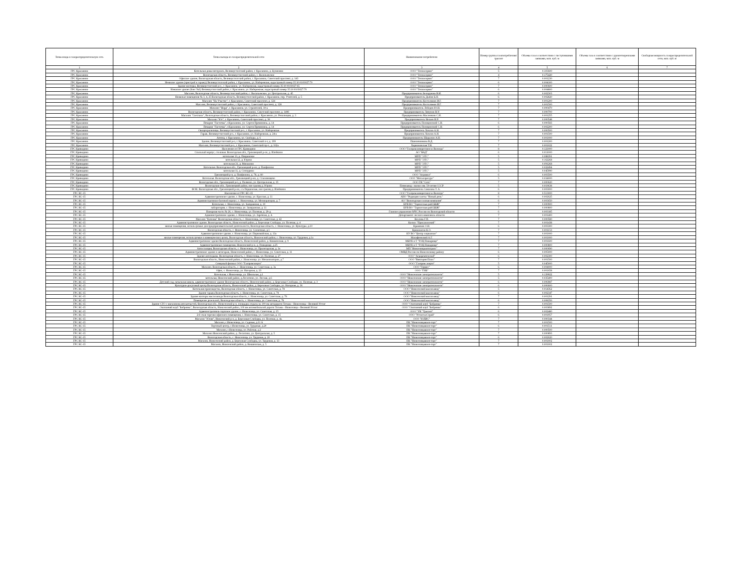| Точка входа в газораспределительную сеть | Точка выхода из газораспределительной сети | Наименование потребителя | Номер группы газопотребления/ транзит | Объемы газа в соответствии с поступившими заявками, млн. куб. м | Объемы газа в соответствии с удовлетворенными заявками, млн. куб. м | Свободная мощность газораспределительной сети, млн. куб. м |
| --- | --- | --- | --- | --- | --- | --- |
| 1 | 2 | 3 | 4 | 5 | 6 | 7 |
| ГРС Красавино | Котельная дома-интерната, Великоустюгский район, г. Красавино, д. Бухинино | ООО "Теплосервис" | 5 | 0.103600 | | |
| ГРС Красавино | Вологодская область, Великоустюгский район, с. Васильевское | ООО "Теплосервис" | 4 | 0.175420 | | |
| ГРС Красавино | Офисное здание, Вологодская область, Великоустюгский район, г. Красавино, Советский проспект, д. 143 | ООО "Теплосервис" | 7 | 0.001230 | | |
| ГРС Красавино | Нежилое здание (пристрой к гаражу) Великоустюгский район, г. Красавино, ул. Набережная, кадастровый номер 35:10:0103027:70 | ООО "Теплосервис" | 6 | 0.004100 | | |
| ГРС Красавино | Здание конторы, Великоустюгский р-н., г. Красавино, ул. Набережная, кадастровый номер 35:10:0103027:65 | ООО "Теплосервис" | 7 | 0.000600 | | |
| ГРС Красавино | Нежилое здание (бокс №1) Великоустюгский район, г. Красавино, ул. Набережная, кадастровый номер 35:10:0103027:70 | ООО "Теплосервис" | 6 | 0.004800 | | |
| ГРС Красавино | Магазин, Вологодская область, Великоустюгский район, с. Васильевское, ул. Центральная, д. 45 | Предприниматель Белорукова В.И. | 6 | 0.002303 | | |
| ГРС Красавино | Нежилые помещения № 3, 4, 25 Вологодская область, Великоустюгский район, г. Красавино, пер. Учителей, д. 5 | Предприниматель Дыбов Б.П. | 6 | 0.002820 | | |
| ГРС Красавино | Магазин "На Участке", г. Красавино, Советский проспект, д. 124 | Предприниматель Костоломов И.Г. | 7 | 0.001200 | | |
| ГРС Красавино | Магазин, Великоустюгский район, г. Красавино, Советский проспект, д. 128 | Предприниматель Костоломов И.Г. | 7 | 0.001500 | | |
| ГРС Красавино | Магазин "Норд", г. Красавино, ул. Строителей, 10-а | Предприниматель Лебедев Ю.Н. | 7 | 0.000470 | | |
| ГРС Красавино | Вологодская область, Великоустюгский район, г. Красавино, Советский проспект, д. 149б | Предприниматель Ляпунов В.У. | 7 | 0.000700 | | |
| ГРС Красавино | Магазин "Светлана", Вологодская область, Великоустюгский район, г. Красавино, ул. Революции, д. 3 | Предприниматель Масленкин С.Н. | 7 | 0.001255 | | |
| ГРС Красавино | Магазин "Юг", г. Красавино, Советский проспект, д. 38 | Предприниматель Нелаев Н.Р. | 7 | 0.000548 | | |
| ГРС Красавино | Пекарня "Ласточка", г.Красавино, ул. Сергея Преминина, д. 14 | Предприниматель Полицинский С.Н. | 6 | 0.000583 | | |
| ГРС Красавино | Пекарня "Ласточка", г.Красавино, ул. Сергея Преминина, д. 14 | Предприниматель Полицинский С.Н. | 6 | 0.002200 | | |
| ГРС Красавино | Овощехранилище, Великоустюгский р-н., г. Красавино, ул. Набережная | Предприниматель Хохлов А.Н. | 7 | 0.000500 | | |
| ГРС Красавино | Гараж, Великоустюгский р-н., г. Красавино, ул. Набережная, д. 24-а | Предприниматель Хохлов А.Н. | 7 | 0.001500 | | |
| ГРС Красавино | Аптека, г. Красавино, ул. Свободы, д. 6 | Предприниматель Шарыпов А.Н. | 7 | 0.001000 | | |
| ГРС Красавино | Здание, Великоустюгский р-н, г. Красавино, Советский п-т, д. 199 | Пшеничникова В.Д. | 7 | 0.001200 | | |
| ГРС Красавино | Магазин, Великоустюгский р-н., г. Красавино, Советский пр-т., д. 162а | Харионовская Т.Н. | 7 | 0.001022 | | |
| ГРС Криводино | Население от ГРС Криводино | ООО "Газпром межрегионгаз Вологда" | 8 | 0.121000 | | |
| ГРС Криводино | Спальный корпус, столовая. Вологодская обл., Грязовецкий р-он, д. Илейкино | АО "ВАД" | 6 | 0.011000 | | |
| ГРС Криводино | котельная 13, д. Покровское | МУП "ЭТС" | 5 | 0.088391 | | |
| ГРС Криводино | котельная 12, д. Юрово | МУП "ЭТС" | 5 | 0.162268 | | |
| ГРС Криводино | котельная 21, д. Минькино | МУП "ЭТС" | 5 | 0.091268 | | |
| ГРС Криводино | Котельная. Вологодская обл., Грязовецкий р-он, д. Панфилово | МУП "ЭТС" | 5 | 0.022494 | | |
| ГРС Криводино | котельная 11, д. Степурино | МУП "ЭТС" | 5 | 0.045990 | | |
| ГРС Криводино | Грязовецкий р-н, д. Панфилово, д. 78, д. 80 | ООО "Агромол" | 6 | 0.003500 | | |
| ГРС Криводино | Котельная. Вологодская обл., Грязовецкий р-он, д. Становищево | ООО "Металлресурс" | 5 | 0.034000 | | |
| ГРС Криводино | Вологодская обл., Грязовецкий р-н, д. Палкино, ул. Центральная, д. 15 | ООО ТК "Соть" | 7 | 0.000620 | | |
| ГРС Криводино | Вологодская обл., Грязовецкий район, вне границ д. Юрово | Племзавод - колхоз им. 50-летия СССР | 5 | 0.019638 | | |
| ГРС Криводино | ФОК. Вологодская обл., Грязовецкий р-он, с/а Перцевская, вне границ д. Илейкино | Предприниматель Соколова Т. А. | 6 | 0.003000 | | |
| ГРС КС-15 | Население от ГРС КС-15 | ООО "Газпром межрегионгаз Вологда" | 8 | 0.513000 | | |
| ГРС КС-15 | Административное здание, с. Нюксеница, ул. Красная, д. 11 | АНО "Редакция газеты "Новый день" | 6 | 0.002625 | | |
| ГРС КС-15 | Административно-бытовой корпус, с. Нюксеница, ул. Мелиораторов, д. 7 | АО "Вологодская газовая компания" | 6 | 0.003650 | | |
| ГРС КС-15 | Котельная, с. Нюксеница, ул. Заовражная, д. 10 | БУВ ВО "Тарногская райСББЖ" | 7 | 0.000900 | | |
| ГРС КС-15 | лаборатория, с. Нюксеница, ул. Заовражная, д. 11 | БУВ ВО "Тарногская райСББЖ" | 7 | 0.000800 | | |
| ГРС КС-15 | Пожарная часть № 26, с. Нюксеница, ул. Полевая, д. 29-д. | Главное управление МЧС России по Вологодской области | 6 | 0.003185 | | |
| ГРС КС-15 | Административное здание, с. Нюксеница, ул. Заречная, д. 4. | Департамент лесного комплекса области | 7 | 0.001400 | | |
| ГРС КС-15 | Магазин "Катюша" Вологодская область, с. Нюксеница, ул. Советская, д. 42 | Козлова Г.П. | 7 | 0.000580 | | |
| ГРС КС-15 | Административное здание, Вологодская область, Нюксенский район, д. Березовая Слободка, ул. Полевая, д. 4 | Колхоз "Присухонский" | 7 | 0.001438 | | |
| ГРС КС-15 | жилые помещения, используемые для предпринимательской деятельности, Вологодская область, с. Нюксеница, ул. Культуры, д.10 | Крамсков О.Н. | 6 | 0.003300 | | |
| ГРС КС-15 | Вологодская область, с. Нюксеница, ул. Солнечная, д.1 | Кривоногов К.О. | 7 | 0.001153 | | |
| ГРС КС-15 | Административное здание, с. Нюксеница, ул. Первомайская, д. 13а | КУ ВО "Центр соцвыплат" | 7 | 0.001000 | | |
| ГРС КС-15 | жилые помещения, используемые в коммерческих целях, Вологодская область, Нюксенский район, с. Нюксеница, ул. Трудовая, д.1а | Малафеевский А.Г. | 7 | 0.001000 | | |
| ГРС КС-15 | Административное здание Вологодская область, Нюксенский район, д. Кокшенская, д. 9 | МБУК и Т "РЭЦ Пожарище" | 7 | 0.001600 | | |
| ГРС КС-15 | Административные помещения, Нюксенский р-н, д. Пожарище, д.25 | МБУК и Т "РЭЦ Пожарище" | 7 | 0.000800 | | |
| ГРС КС-15 | Автостанция, Вологодская область, с. Нюксеница, ул. Пролетарская, д. 1в | МП "Нюксеницаавтотранс" | 7 | 0.000690 | | |
| ГРС КС-15 | Административное здание и автогараж, Нюксенский район, с. Нюксеница, ул. Советская, д. 11 | ОМВД России по Нюксенскому району | 6 | 0.005000 | | |
| ГРС КС-15 | Здание автогаража. Вологодская область, с. Нюксеница, ул. Полевая, д. 27 | ООО "Агроремтехснаб" | 6 | 0.002300 | | |
| ГРС КС-15 | Вологодская область, Нюксенский район, с. Нюксеница. ул. Механизаторов, д.7 | ООО "Виктория Плюс" | 7 | 0.001500 | | |
| ГРС КС-15 | Северный филиал ООО "Газпромэнерго" | ООО "Газпром энерго" | 5 | 0.045000 | | |
| ГРС КС-15 | Магазин. Вологодская область, с. Нюксеница, ул. Советская, д. 3а | ООО "Гермес" | 6 | 0.004000 | | |
| ГРС КС-15 | Офис, с. Нюксеница, ул. Нагорная, д. 23 | ООО "ГНБ" | 7 | 0.001658 | | |
| ГРС КС-15 | Котельная, с.Нюксеница, ул. Школьная, д.1 | ООО "Нюксенские электротеплосети" | 5 | 0.139922 | | |
| ГРС КС-15 | котельная, Нюксенский район, д.Лесютино, ул. Лесная, д.6 | ООО "Нюксенские электротеплосети" | 5 | 0.035400 | | |
| ГРС КС-15 | Детский сад, начальная школа, административное здание Вологодская область, Нюксенский район, д. Березовая Слободка, ул. Полевая, д. 3 | ООО "Нюксенские электротеплосети" | 6 | 0.006987 | | |
| ГРС КС-15 | Культурно-досуговый центр Вологодская область, Нюксенский район, д. Березовая Слободка, ул. Нагорная, д. 36 | ООО "Нюксенские электротеплосети" | 6 | 0.006600 | | |
| ГРС КС-15 | Котельная производства, Вологодская область, с. Нюксеница, ул. Советская, д. 78 | ООО "Нюксенский маслозавод" | 5 | 0.014362 | | |
| ГРС КС-15 | Здание гаража Вологодская область, с. Нюксеница, ул. Советская, д. 78 | ООО "Нюксенский маслозавод" | 6 | 0.002347 | | |
| ГРС КС-15 | Здание конторы маслозавода Вологодская область, с. Нюксеница, ул. Советская, д. 78 | ООО "Нюксенский маслозавод" | 7 | 0.001291 | | |
| ГРС КС-15 | Помещение дизельной, Вологодская область, с. Нюксеница, ул. Советская, д. 78 | ООО "Нюксенский маслозавод" | 6 | 0.008356 | | |
| ГРС КС-15 | Здание СТО с магазином автозапчастей, Вологодская обл., Нюксенский р-н, площадка отдыха на 100 км автодороги Тотьма - Нюксеница - Великий Устюг | ООО "Охотничий клуб "Бобровка" | 7 | 0.001500 | | |
| ГРС КС-15 | Охотничий клуб "Бобровка", Вологодская область, Нюксенский район, 100 км автомобильной дороги Тотьма - Нюксеница - Великий Устюг | ООО "Охотничий клуб "Бобровка" | 6 | 0.003892 | | |
| ГРС КС-15 | Административно-торговое здание, с. Нюксеница, ул. Советская, д. 15 | ООО "УК "Транзит" | 6 | 0.002480 | | |
| ГРС КС-15 | 2-й этаж торгово-офисного помещения, с. Нюксеница, ул. Советская, д. 15 | ООО "УстюггазСтрой" | 6 | 0.001957 | | |
| ГРС КС-15 | Магазин "Юлия", Нюксенский р-н, д. Березовая-Слободка, ул. Полевая, д. 4а. | ООО "ЮЛИС" | 7 | 0.000344 | | |
| ГРС КС-15 | Магазин, с.Нюксеница, ул. Садовая, д.11 А | ПК "Нюксеницакооп-торг" | 7 | 0.001500 | | |
| ГРС КС-15 | Торговый центр, с.Нюксеница, ул. Трудовая, д.20 | ПК "Нюксеницакооп-торг" | 6 | 0.001511 | | |
| ГРС КС-15 | Магазин, с.Нюксеница, ул. Рабочая, д.2 | ПК "Нюксеницакооп-торг" | 7 | 0.000500 | | |
| ГРС КС-15 | Магазин Нюксенский район, д. Лесютино, ул. Центральная, д. 5 | ПК "Нюксеницакооп-торг" | 7 | 0.000893 | | |
| ГРС КС-15 | Вологодская область, с. Нюксеница, ул. Трудовая, д. 20 | ПК "Нюксеницакооп-торг" | 6 | 0.002620 | | |
| ГРС КС-15 | Магазин, Нюксенский район, д. Березовая Слободка, ул. Трудовая, д. 13 | ПК "Нюксеницакооп-торг" | 7 | 0.001002 | | |
| ГРС КС-15 | Магазин, Нюксенский район, д. Кокшенская, д. 5 | ПК "Нюксеницакооп-торг" | 7 | 0.001002 | | |